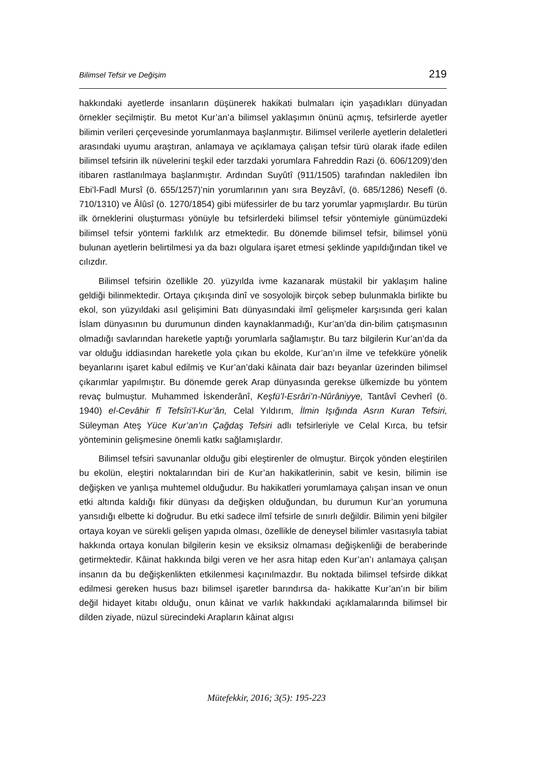Bilimsel Tefsir ve Değişim 219
hakkındaki ayetlerde insanların düşünerek hakikati bulmaları için yaşadıkları dünyadan örnekler seçilmiştir. Bu metot Kur’an’a bilimsel yaklaşımın önünü açmış, tefsirlerde ayetler bilimin verileri çerçevesinde yorumlanmaya başlanmıştır. Bilimsel verilerle ayetlerin delaletleri arasındaki uyumu araştıran, anlamaya ve açıklamaya çalışan tefsir türü olarak ifade edilen bilimsel tefsirin ilk nüvelerini teşkil eder tarzdaki yorumlara Fahreddin Razi (ö. 606/1209)’den itibaren rastlanılmaya başlanmıştır. Ardından Suyûtî (911/1505) tarafından nakledilen İbn Ebi’l-Fadl Mursî (ö. 655/1257)’nin yorumlarının yanı sıra Beyzâvî, (ö. 685/1286) Nesefî (ö. 710/1310) ve Âlûsî (ö. 1270/1854) gibi müfessirler de bu tarz yorumlar yapmışlardır. Bu türün ilk örneklerini oluşturması yönüyle bu tefsirlerdeki bilimsel tefsir yöntemiyle günümüzdeki bilimsel tefsir yöntemi farklılık arz etmektedir. Bu dönemde bilimsel tefsir, bilimsel yönü bulunan ayetlerin belirtilmesi ya da bazı olgulara işaret etmesi şeklinde yapıldığından tikel ve cılızdır.
Bilimsel tefsirin özellikle 20. yüzyılda ivme kazanarak müstakil bir yaklaşım haline geldiği bilinmektedir. Ortaya çıkışında dinî ve sosyolojik birçok sebep bulunmakla birlikte bu ekol, son yüzyıldaki asıl gelişimini Batı dünyasındaki ilmî gelişmeler karşısında geri kalan İslam dünyasının bu durumunun dinden kaynaklanmadığı, Kur’an’da din-bilim çatışmasının olmadığı savlarından hareketle yaptığı yorumlarla sağlamıştır. Bu tarz bilgilerin Kur’an’da da var olduğu iddiasından hareketle yola çıkan bu ekolde, Kur’an’ın ilme ve tefekküre yönelik beyanlarını işaret kabul edilmiş ve Kur’an’daki kâinata dair bazı beyanlar üzerinden bilimsel çıkarımlar yapılmıştır. Bu dönemde gerek Arap dünyasında gerekse ülkemizde bu yöntem revaç bulmuştur. Muhammed İskenderânî, Keşfü’l-Esrâri’n-Nûrâniyye, Tantâvî Cevherî (ö. 1940) el-Cevâhir fî Tefsîri’l-Kur’ân, Celal Yıldırım, İlmin Işığında Asrın Kuran Tefsiri, Süleyman Ateş Yüce Kur’an’ın Çağdaş Tefsiri adlı tefsirleriyle ve Celal Kırca, bu tefsir yönteminin gelişmesine önemli katkı sağlamışlardır.
Bilimsel tefsiri savunanlar olduğu gibi eleştirenler de olmuştur. Birçok yönden eleştirilen bu ekolün, eleştiri noktalarından biri de Kur’an hakikatlerinin, sabit ve kesin, bilimin ise değişken ve yanlışa muhtemel olduğudur. Bu hakikatleri yorumlamaya çalışan insan ve onun etki altında kaldığı fikir dünyası da değişken olduğundan, bu durumun Kur’an yorumuna yansıdığı elbette ki doğrudur. Bu etki sadece ilmî tefsirle de sınırlı değildir. Bilimin yeni bilgiler ortaya koyan ve sürekli gelişen yapıda olması, özellikle de deneysel bilimler vasıtasıyla tabiat hakkında ortaya konulan bilgilerin kesin ve eksiksiz olmaması değişkenliği de beraberinde getirmektedir. Kâinat hakkında bilgi veren ve her asra hitap eden Kur’an’ı anlamaya çalışan insanın da bu değişkenlikten etkilenmesi kaçınılmazdır. Bu noktada bilimsel tefsirde dikkat edilmesi gereken husus bazı bilimsel işaretler barındırsa da- hakikatte Kur’an’ın bir bilim değil hidayet kitabı olduğu, onun kâinat ve varlık hakkındaki açıklamalarında bilimsel bir dilden ziyade, nüzul sürecindeki Arapların kâinat algısı
Mütefekkir, 2016; 3(5): 195-223